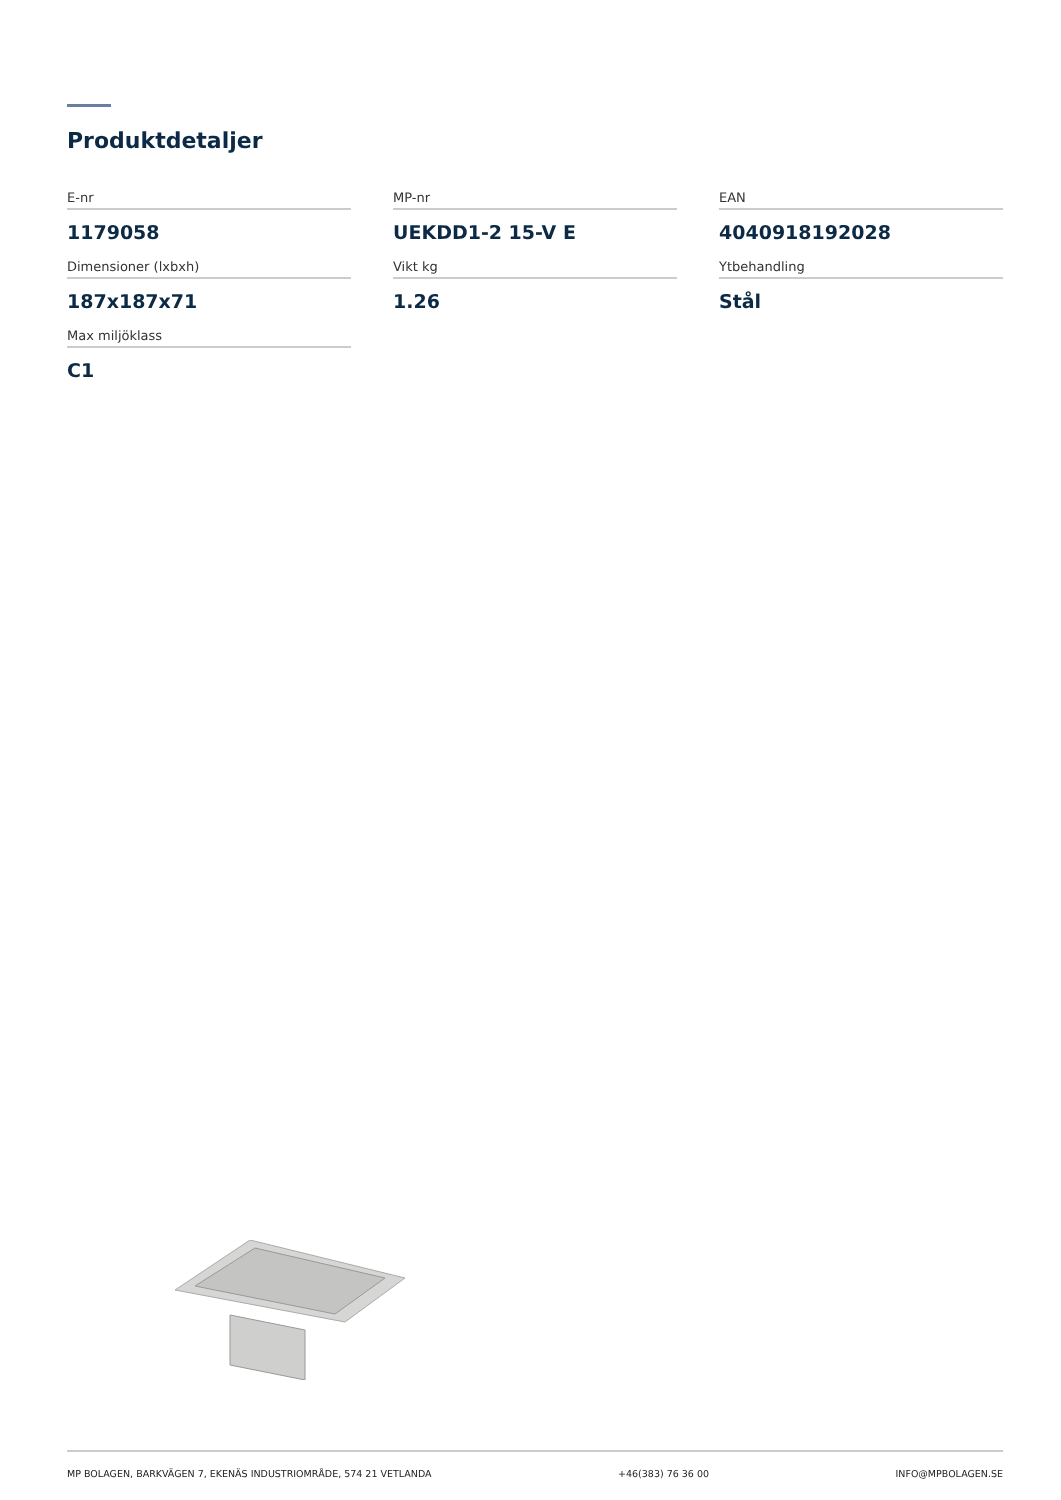Produktdetaljer
E-nr
1179058
MP-nr
UEKDD1-2 15-V E
EAN
4040918192028
Dimensioner (lxbxh)
187x187x71
Vikt kg
1.26
Ytbehandling
Stål
Max miljöklass
C1
MP BOLAGEN, BARKVÄGEN 7, EKENÄS INDUSTRIOMRÅDE, 574 21 VETLANDA +46(383) 76 36 00 INFO@MPBOLAGEN.SE